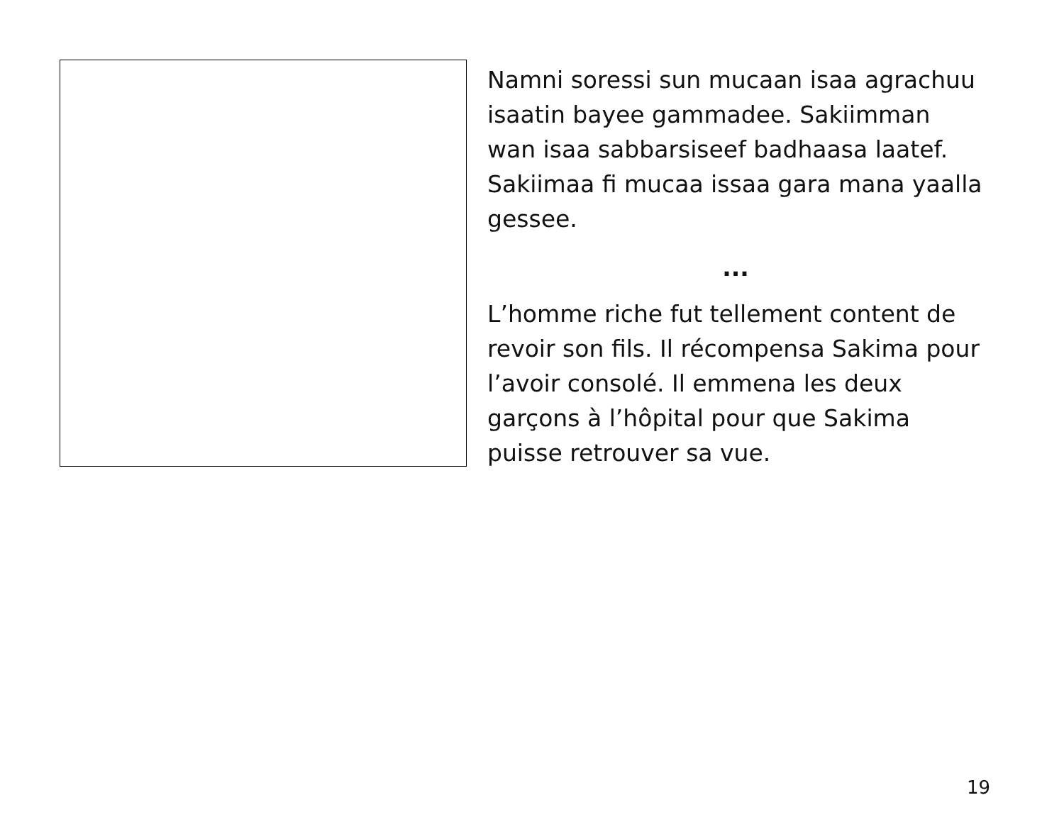Namni soressi sun mucaan isaa agrachuu isaatin bayee gammadee. Sakiimman wan isaa sabbarsiseef badhaasa laatef. Sakiimaa fi mucaa issaa gara mana yaalla gessee.
...
L’homme riche fut tellement content de revoir son fils. Il récompensa Sakima pour l’avoir consolé. Il emmena les deux garçons à l’hôpital pour que Sakima puisse retrouver sa vue.
19